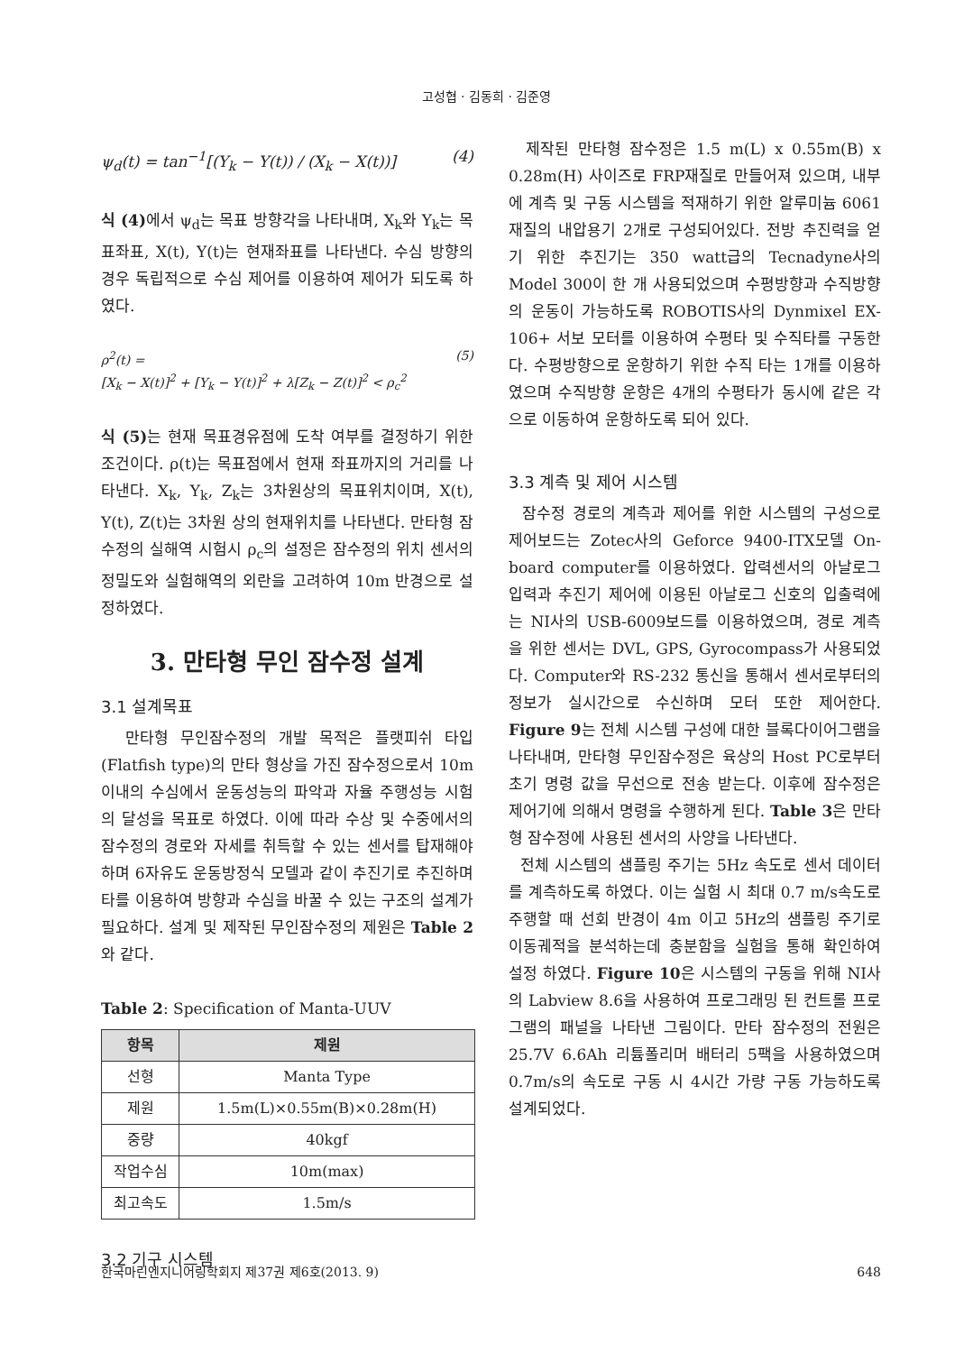고성협 · 김동희 · 김준영
ψ<sub>d</sub>(t) = tan<sup>−1</sup>[(Y<sub>k</sub> − Y(t)) / (X<sub>k</sub> − X(t))] (4)
식 (4) 에서 ψ<sub>d</sub>는 목표 방향각을 나타내며, X<sub>k</sub>와 Y<sub>k</sub>는 목표좌표, X(t), Y(t)는 현재좌표를 나타낸다. 수심 방향의 경우 독립적으로 수심 제어를 이용하여 제어가 되도록 하였다.
ρ<sup>2</sup>(t) =
[X<sub>k</sub> − X(t)]<sup>2</sup> + [Y<sub>k</sub> − Y(t)]<sup>2</sup> + λ[Z<sub>k</sub> − Z(t)]<sup>2</sup> < ρ<sub>c</sub><sup>2</sup> (5)
식 (5) 는 현재 목표경유점에 도착 여부를 결정하기 위한 조건이다. ρ(t)는 목표점에서 현재 좌표까지의 거리를 나타낸다. X<sub>k</sub>, Y<sub>k</sub>, Z<sub>k</sub>는 3차원상의 목표위치이며, X(t), Y(t), Z(t)는 3차원 상의 현재위치를 나타낸다. 만타형 잠수정의 실해역 시험시 ρ<sub>c</sub>의 설정은 잠수정의 위치 센서의 정밀도와 실험해역의 외란을 고려하여 10m 반경으로 설정하였다.
3. 만타형 무인 잠수정 설계
3.1 설계목표
만타형 무인잠수정의 개발 목적은 플랫피쉬 타입(Flatfish type)의 만타 형상을 가진 잠수정으로서 10m 이내의 수심에서 운동성능의 파악과 자율 주행성능 시험의 달성을 목표로 하였다. 이에 따라 수상 및 수중에서의 잠수정의 경로와 자세를 취득할 수 있는 센서를 탑재해야 하며 6자유도 운동방정식 모델과 같이 추진기로 추진하며 타를 이용하여 방향과 수심을 바꿀 수 있는 구조의 설계가 필요하다. 설계 및 제작된 무인잠수정의 제원은 Table 2와 같다.
Table 2: Specification of Manta-UUV
| 항목 | 제원 |
| --- | --- |
| 선형 | Manta Type |
| 제원 | 1.5m(L)×0.55m(B)×0.28m(H) |
| 중량 | 40kgf |
| 작업수심 | 10m(max) |
| 최고속도 | 1.5m/s |
3.2 기구 시스템
제작된 만타형 잠수정은 1.5 m(L) x 0.55m(B) x 0.28m(H) 사이즈로 FRP재질로 만들어져 있으며, 내부에 계측 및 구동 시스템을 적재하기 위한 알루미늄 6061 재질의 내압용기 2개로 구성되어있다. 전방 추진력을 얻기 위한 추진기는 350 watt급의 Tecnadyne사의 Model 300이 한 개 사용되었으며 수평방향과 수직방향의 운동이 가능하도록 ROBOTIS사의 Dynmixel EX-106+ 서보 모터를 이용하여 수평타 및 수직타를 구동한다. 수평방향으로 운항하기 위한 수직 타는 1개를 이용하였으며 수직방향 운항은 4개의 수평타가 동시에 같은 각으로 이동하여 운항하도록 되어 있다.
3.3 계측 및 제어 시스템
잠수정 경로의 계측과 제어를 위한 시스템의 구성으로 제어보드는 Zotec사의 Geforce 9400-ITX모델 On-board computer를 이용하였다. 압력센서의 아날로그 입력과 추진기 제어에 이용된 아날로그 신호의 입출력에는 NI사의 USB-6009보드를 이용하였으며, 경로 계측을 위한 센서는 DVL, GPS, Gyrocompass가 사용되었다. Computer와 RS-232 통신을 통해서 센서로부터의 정보가 실시간으로 수신하며 모터 또한 제어한다. Figure 9는 전체 시스템 구성에 대한 블록다이어그램을 나타내며, 만타형 무인잠수정은 육상의 Host PC로부터 초기 명령 값을 무선으로 전송 받는다. 이후에 잠수정은 제어기에 의해서 명령을 수행하게 된다. Table 3은 만타형 잠수정에 사용된 센서의 사양을 나타낸다.
전체 시스템의 샘플링 주기는 5Hz 속도로 센서 데이터를 계측하도록 하였다. 이는 실험 시 최대 0.7 m/s속도로 주행할 때 선회 반경이 4m 이고 5Hz의 샘플링 주기로 이동궤적을 분석하는데 충분함을 실험을 통해 확인하여 설정 하였다. Figure 10은 시스템의 구동을 위해 NI사의 Labview 8.6을 사용하여 프로그래밍 된 컨트롤 프로그램의 패널을 나타낸 그림이다. 만타 잠수정의 전원은 25.7V 6.6Ah 리튬폴리머 배터리 5팩을 사용하였으며 0.7m/s의 속도로 구동 시 4시간 가량 구동 가능하도록 설계되었다.
한국마린엔지니어링학회지 제37권 제6호(2013. 9) 648